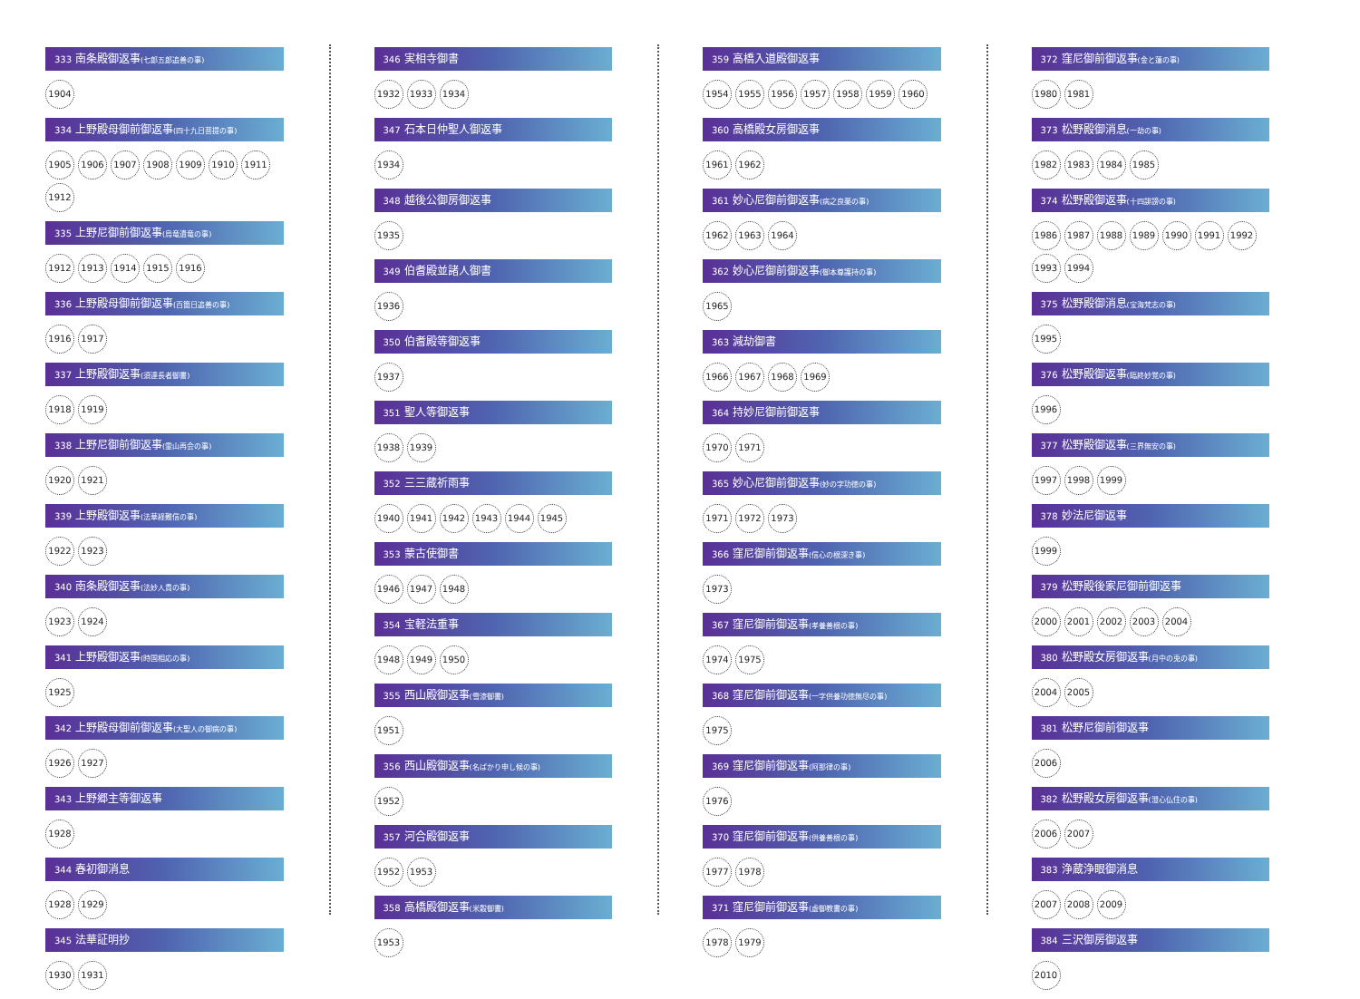333 南条殿御返事(七郎五郎追善の事)
1904
334 上野殿母御前御返事(四十九日菩提の事)
1905 1906 1907 1908 1909 1910 1911 1912
335 上野尼御前御返事(烏竜遺竜の事)
1912 1913 1914 1915 1916
336 上野殿母御前御返事(百箇日追善の事)
1916 1917
337 上野殿御返事(須達長者御書)
1918 1919
338 上野尼御前御返事(霊山再会の事)
1920 1921
339 上野殿御返事(法華経難信の事)
1922 1923
340 南条殿御返事(法妙人貴の事)
1923 1924
341 上野殿御返事(時国相応の事)
1925
342 上野殿母御前御返事(大聖人の御病の事)
1926 1927
343 上野郷主等御返事
1928
344 春初御消息
1928 1929
345 法華証明抄
1930 1931
346 実相寺御書
1932 1933 1934
347 石本日仲聖人御返事
1934
348 越後公御房御返事
1935
349 伯耆殿並諸人御書
1936
350 伯耆殿等御返事
1937
351 聖人等御返事
1938 1939
352 三三蔵祈雨事
1940 1941 1942 1943 1944 1945
353 蒙古使御書
1946 1947 1948
354 宝軽法重事
1948 1949 1950
355 西山殿御返事(雪漆御書)
1951
356 西山殿御返事(名ばかり申し候の事)
1952
357 河合殿御返事
1952 1953
358 高橋殿御返事(米穀御書)
1953
359 高橋入道殿御返事
1954 1955 1956 1957 1958 1959 1960
360 高橋殿女房御返事
1961 1962
361 妙心尼御前御返事(病之良薬の事)
1962 1963 1964
362 妙心尼御前御返事(御本尊護持の事)
1965
363 減劫御書
1966 1967 1968 1969
364 持妙尼御前御返事
1970 1971
365 妙心尼御前御返事(妙の字功徳の事)
1971 1972 1973
366 窪尼御前御返事(信心の根深き事)
1973
367 窪尼御前御返事(孝養善根の事)
1974 1975
368 窪尼御前御返事(一字供養功徳無尽の事)
1975
369 窪尼御前御返事(阿那律の事)
1976
370 窪尼御前御返事(供養善根の事)
1977 1978
371 窪尼御前御返事(虚御教書の事)
1978 1979
372 窪尼御前御返事(金と蓮の事)
1980 1981
373 松野殿御消息(一劫の事)
1982 1983 1984 1985
374 松野殿御返事(十四誹謗の事)
1986 1987 1988 1989 1990 1991 1992 1993 1994
375 松野殿御消息(宝海梵志の事)
1995
376 松野殿御返事(臨終妙覚の事)
1996
377 松野殿御返事(三界無安の事)
1997 1998 1999
378 妙法尼御返事
1999
379 松野殿後家尼御前御返事
2000 2001 2002 2003 2004
380 松野殿女房御返事(月中の兎の事)
2004 2005
381 松野尼御前御返事
2006
382 松野殿女房御返事(澄心仏住の事)
2006 2007
383 浄蔵浄眼御消息
2007 2008 2009
384 三沢御房御返事
2010